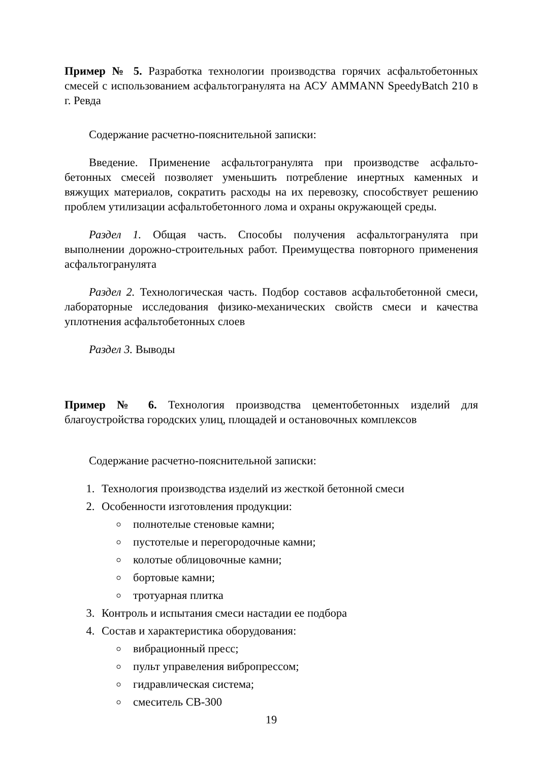Пример № 5. Разработка технологии производства горячих асфальтобетонных смесей с использованием асфальтогранулята на АСУ AMMANN SpeedyBatch 210 в г. Ревда
Содержание расчетно-пояснительной записки:
Введение. Применение асфальтогранулята при производстве асфальто- бетонных смесей позволяет уменьшить потребление инертных каменных и вяжущих материалов, сократить расходы на их перевозку, способствует решению проблем утилизации асфальтобетонного лома и охраны окружающей среды.
Раздел 1. Общая часть. Способы получения асфальтогранулята при выполнении дорожно-строительных работ. Преимущества повторного применения асфальтогранулята
Раздел 2. Технологическая часть. Подбор составов асфальтобетонной смеси, лабораторные исследования физико-механических свойств смеси и качества уплотнения асфальтобетонных слоев
Раздел 3. Выводы
Пример № 6. Технология производства цементобетонных изделий для благоустройства городских улиц, площадей и остановочных комплексов
Содержание расчетно-пояснительной записки:
1. Технология производства изделий из жесткой бетонной смеси
2. Особенности изготовления продукции:
полнотелые стеновые камни;
пустотелые и перегородочные камни;
колотые облицовочные камни;
бортовые камни;
тротуарная плитка
3. Контроль и испытания смеси настадии ее подбора
4. Состав и характеристика оборудования:
вибрационный пресс;
пульт управеления вибропрессом;
гидравлическая система;
смеситель СВ-300
19